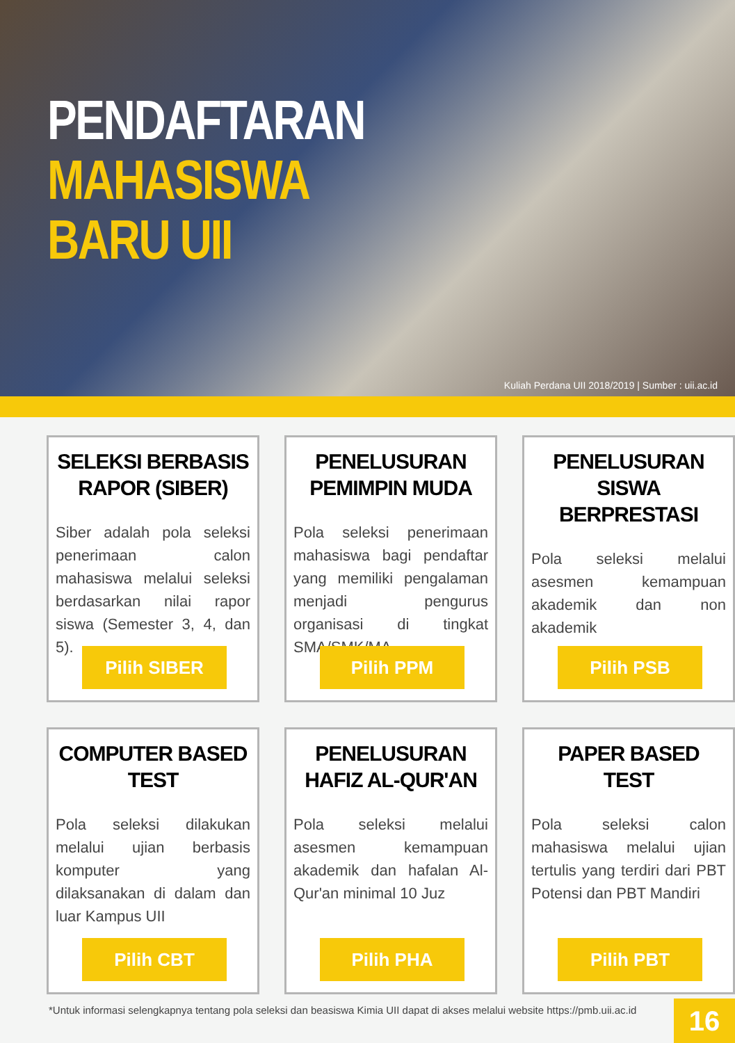PENDAFTARAN
MAHASISWA
BARU UII
Kuliah Perdana UII 2018/2019 | Sumber : uii.ac.id
SELEKSI BERBASIS RAPOR (SIBER)
Siber adalah pola seleksi penerimaan calon mahasiswa melalui seleksi berdasarkan nilai rapor siswa (Semester 3, 4, dan 5).
Pilih SIBER
PENELUSURAN PEMIMPIN MUDA
Pola seleksi penerimaan mahasiswa bagi pendaftar yang memiliki pengalaman menjadi pengurus organisasi di tingkat SMA/SMK/MA
Pilih PPM
PENELUSURAN SISWA BERPRESTASI
Pola seleksi melalui asesmen kemampuan akademik dan non akademik
Pilih PSB
COMPUTER BASED TEST
Pola seleksi dilakukan melalui ujian berbasis komputer yang dilaksanakan di dalam dan luar Kampus UII
Pilih CBT
PENELUSURAN HAFIZ AL-QUR'AN
Pola seleksi melalui asesmen kemampuan akademik dan hafalan Al-Qur'an minimal 10 Juz
Pilih PHA
PAPER BASED TEST
Pola seleksi calon mahasiswa melalui ujian tertulis yang terdiri dari PBT Potensi dan PBT Mandiri
Pilih PBT
*Untuk informasi selengkapnya tentang pola seleksi dan beasiswa Kimia UII dapat di akses melalui website https://pmb.uii.ac.id
16